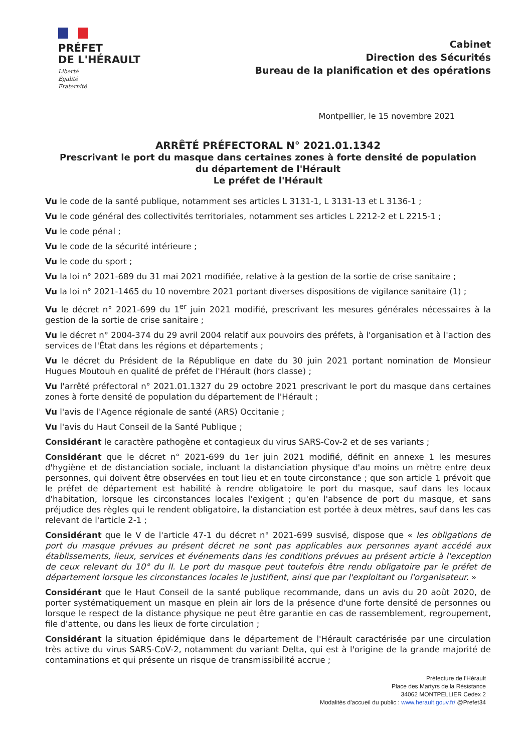PRÉFET
DE L'HÉRAULT
Liberté
Égalité
Fraternité
Cabinet
Direction des Sécurités
Bureau de la planification et des opérations
Montpellier, le 15 novembre 2021
ARRÊTÉ PRÉFECTORAL N° 2021.01.1342
Prescrivant le port du masque dans certaines zones à forte densité de population
du département de l'Hérault
Le préfet de l'Hérault
Vu le code de la santé publique, notamment ses articles L 3131-1, L 3131-13 et L 3136-1 ;
Vu le code général des collectivités territoriales, notamment ses articles L 2212-2 et L 2215-1 ;
Vu le code pénal ;
Vu le code de la sécurité intérieure ;
Vu le code du sport ;
Vu la loi n° 2021-689 du 31 mai 2021 modifiée, relative à la gestion de la sortie de crise sanitaire ;
Vu la loi n° 2021-1465 du 10 novembre 2021 portant diverses dispositions de vigilance sanitaire (1) ;
Vu le décret n° 2021-699 du 1<sup>er</sup> juin 2021 modifié, prescrivant les mesures générales nécessaires à la gestion de la sortie de crise sanitaire ;
Vu le décret n° 2004-374 du 29 avril 2004 relatif aux pouvoirs des préfets, à l'organisation et à l'action des services de l'État dans les régions et départements ;
Vu le décret du Président de la République en date du 30 juin 2021 portant nomination de Monsieur Hugues Moutouh en qualité de préfet de l'Hérault (hors classe) ;
Vu l'arrêté préfectoral n° 2021.01.1327 du 29 octobre 2021 prescrivant le port du masque dans certaines zones à forte densité de population du département de l'Hérault ;
Vu l'avis de l'Agence régionale de santé (ARS) Occitanie ;
Vu l'avis du Haut Conseil de la Santé Publique ;
Considérant le caractère pathogène et contagieux du virus SARS-Cov-2 et de ses variants ;
Considérant que le décret n° 2021-699 du 1er juin 2021 modifié, définit en annexe 1 les mesures d'hygiène et de distanciation sociale, incluant la distanciation physique d'au moins un mètre entre deux personnes, qui doivent être observées en tout lieu et en toute circonstance ; que son article 1 prévoit que le préfet de département est habilité à rendre obligatoire le port du masque, sauf dans les locaux d'habitation, lorsque les circonstances locales l'exigent ; qu'en l'absence de port du masque, et sans préjudice des règles qui le rendent obligatoire, la distanciation est portée à deux mètres, sauf dans les cas relevant de l'article 2-1 ;
Considérant que le V de l'article 47-1 du décret n° 2021-699 susvisé, dispose que « les obligations de port du masque prévues au présent décret ne sont pas applicables aux personnes ayant accédé aux établissements, lieux, services et événements dans les conditions prévues au présent article à l'exception de ceux relevant du 10° du II. Le port du masque peut toutefois être rendu obligatoire par le préfet de département lorsque les circonstances locales le justifient, ainsi que par l'exploitant ou l'organisateur. »
Considérant que le Haut Conseil de la santé publique recommande, dans un avis du 20 août 2020, de porter systématiquement un masque en plein air lors de la présence d'une forte densité de personnes ou lorsque le respect de la distance physique ne peut être garantie en cas de rassemblement, regroupement, file d'attente, ou dans les lieux de forte circulation ;
Considérant la situation épidémique dans le département de l'Hérault caractérisée par une circulation très active du virus SARS-CoV-2, notamment du variant Delta, qui est à l'origine de la grande majorité de contaminations et qui présente un risque de transmissibilité accrue ;
Préfecture de l'Hérault
Place des Martyrs de la Résistance
34062 MONTPELLIER Cedex 2
Modalités d'accueil du public : www.herault.gouv.fr/ @Prefet34